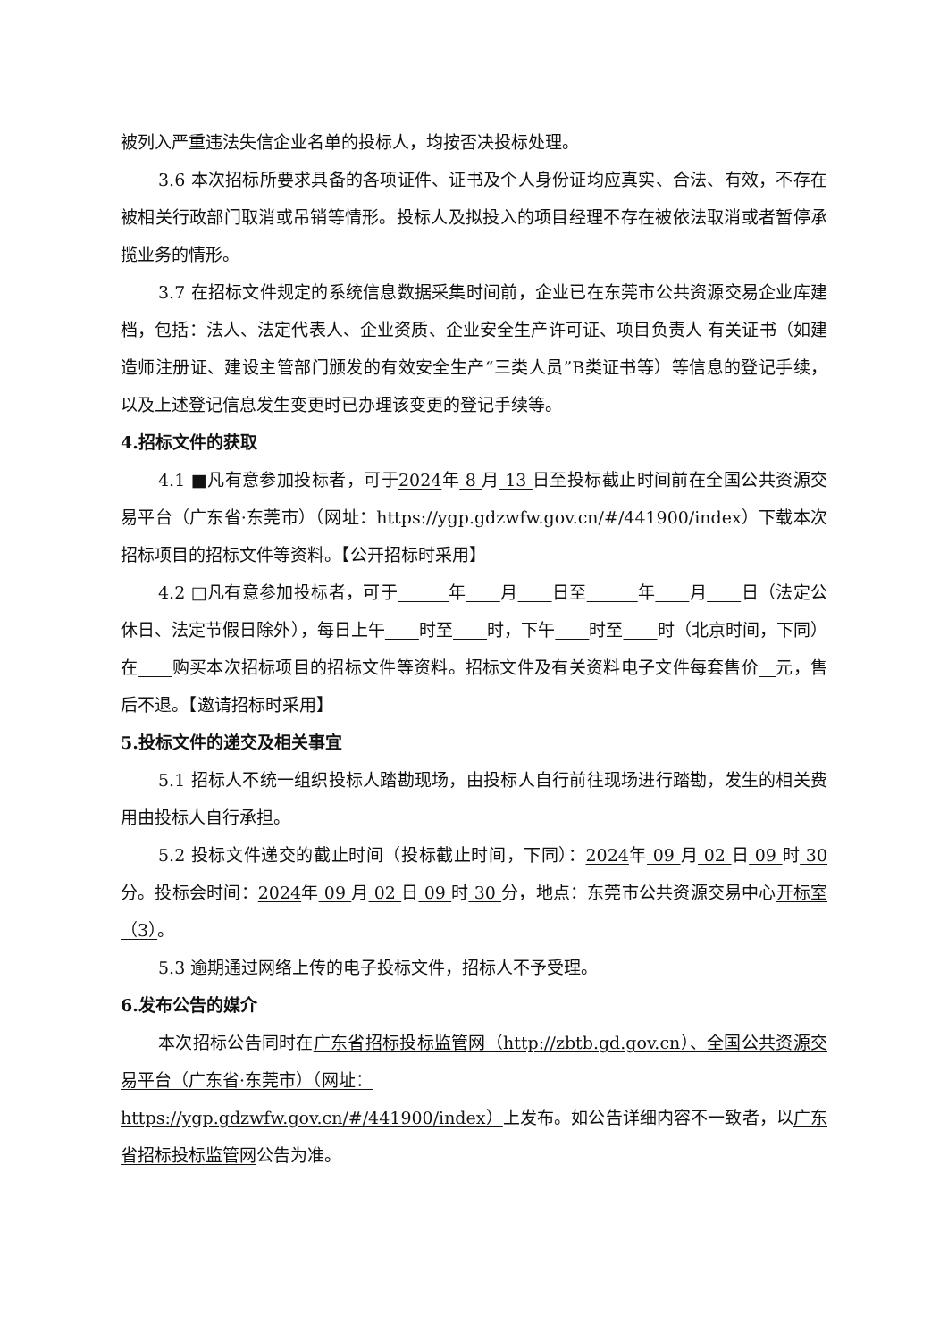被列入严重违法失信企业名单的投标人，均按否决投标处理。
3.6 本次招标所要求具备的各项证件、证书及个人身份证均应真实、合法、有效，不存在被相关行政部门取消或吊销等情形。投标人及拟投入的项目经理不存在被依法取消或者暂停承揽业务的情形。
3.7 在招标文件规定的系统信息数据采集时间前，企业已在东莞市公共资源交易企业库建档，包括：法人、法定代表人、企业资质、企业安全生产许可证、项目负责人 有关证书（如建造师注册证、建设主管部门颁发的有效安全生产“三类人员”B类证书等）等信息的登记手续，以及上述登记信息发生变更时已办理该变更的登记手续等。
4.招标文件的获取
4.1 ■凡有意参加投标者，可于2024年 8 月 13 日至投标截止时间前在全国公共资源交易平台（广东省·东莞市）（网址：https://ygp.gdzwfw.gov.cn/#/441900/index）下载本次招标项目的招标文件等资料。【公开招标时采用】
4.2 □凡有意参加投标者，可于    年   月   日至    年   月   日（法定公休日、法定节假日除外），每日上午   时至   时，下午   时至   时（北京时间，下同）在   购买本次招标项目的招标文件等资料。招标文件及有关资料电子文件每套售价  元，售后不退。【邀请招标时采用】
5.投标文件的递交及相关事宜
5.1 招标人不统一组织投标人踏勘现场，由投标人自行前往现场进行踏勘，发生的相关费用由投标人自行承担。
5.2 投标文件递交的截止时间（投标截止时间，下同）：2024年 09 月 02 日 09 时 30 分。投标会时间：2024年 09 月 02 日 09 时 30 分，地点：东莞市公共资源交易中心开标室（3）。
5.3 逾期通过网络上传的电子投标文件，招标人不予受理。
6.发布公告的媒介
本次招标公告同时在广东省招标投标监管网（http://zbtb.gd.gov.cn）、全国公共资源交易平台（广东省·东莞市）（网址：
https://ygp.gdzwfw.gov.cn/#/441900/index）上发布。如公告详细内容不一致者，以广东省招标投标监管网公告为准。